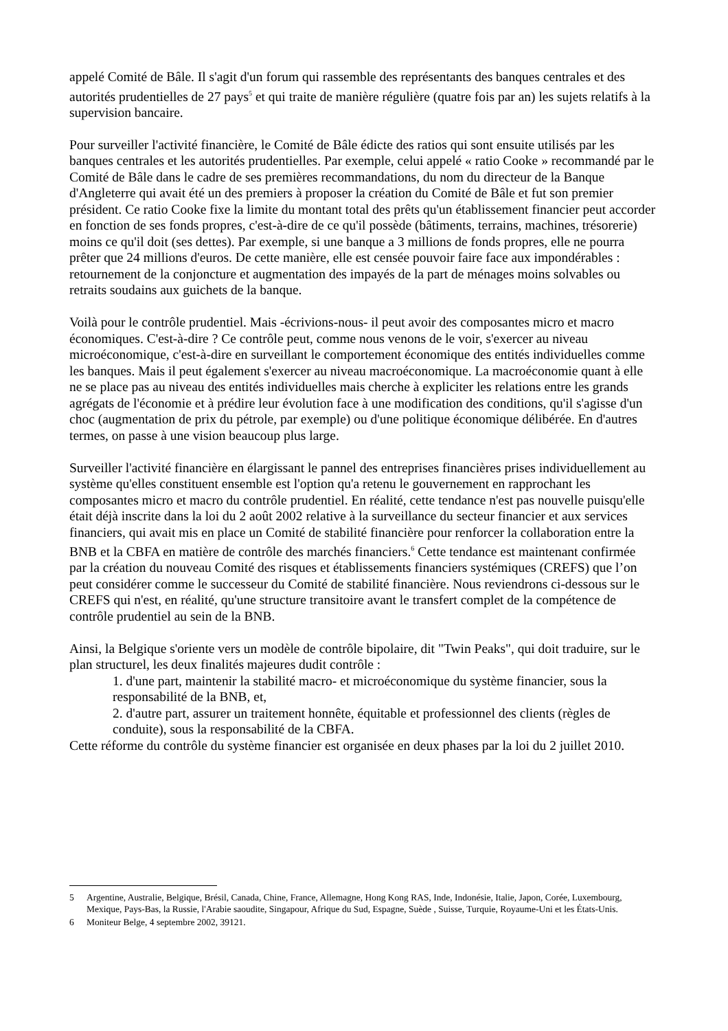appelé Comité de Bâle. Il s'agit d'un forum qui rassemble des représentants des banques centrales et des autorités prudentielles de 27 pays<sup>5</sup> et qui traite de manière régulière (quatre fois par an) les sujets relatifs à la supervision bancaire.
Pour surveiller l'activité financière, le Comité de Bâle édicte des ratios qui sont ensuite utilisés par les banques centrales et les autorités prudentielles. Par exemple, celui appelé « ratio Cooke » recommandé par le Comité de Bâle dans le cadre de ses premières recommandations, du nom du directeur de la Banque d'Angleterre qui avait été un des premiers à proposer la création du Comité de Bâle et fut son premier président. Ce ratio Cooke fixe la limite du montant total des prêts qu'un établissement financier peut accorder en fonction de ses fonds propres, c'est-à-dire de ce qu'il possède (bâtiments, terrains, machines, trésorerie) moins ce qu'il doit (ses dettes). Par exemple, si une banque a 3 millions de fonds propres, elle ne pourra prêter que 24 millions d'euros. De cette manière, elle est censée pouvoir faire face aux impondérables : retournement de la conjoncture et augmentation des impayés de la part de ménages moins solvables ou retraits soudains aux guichets de la banque.
Voilà pour le contrôle prudentiel. Mais -écrivions-nous- il peut avoir des composantes micro et macro économiques. C'est-à-dire ? Ce contrôle peut, comme nous venons de le voir, s'exercer au niveau microéconomique, c'est-à-dire en surveillant le comportement économique des entités individuelles comme les banques. Mais il peut également s'exercer au niveau macroéconomique. La macroéconomie quant à elle ne se place pas au niveau des entités individuelles mais cherche à expliciter les relations entre les grands agrégats de l'économie et à prédire leur évolution face à une modification des conditions, qu'il s'agisse d'un choc (augmentation de prix du pétrole, par exemple) ou d'une politique économique délibérée. En d'autres termes, on passe à une vision beaucoup plus large.
Surveiller l'activité financière en élargissant le pannel des entreprises financières prises individuellement au système qu'elles constituent ensemble est l'option qu'a retenu le gouvernement en rapprochant les composantes micro et macro du contrôle prudentiel. En réalité, cette tendance n'est pas nouvelle puisqu'elle était déjà inscrite dans la loi du 2 août 2002 relative à la surveillance du secteur financier et aux services financiers, qui avait mis en place un Comité de stabilité financière pour renforcer la collaboration entre la BNB et la CBFA en matière de contrôle des marchés financiers.<sup>6</sup> Cette tendance est maintenant confirmée par la création du nouveau Comité des risques et établissements financiers systémiques (CREFS) que l’on peut considérer comme le successeur du Comité de stabilité financière. Nous reviendrons ci-dessous sur le CREFS qui n'est, en réalité, qu'une structure transitoire avant le transfert complet de la compétence de contrôle prudentiel au sein de la BNB.
Ainsi, la Belgique s'oriente vers un modèle de contrôle bipolaire, dit "Twin Peaks", qui doit traduire, sur le plan structurel, les deux finalités majeures dudit contrôle :
1. d'une part, maintenir la stabilité macro- et microéconomique du système financier, sous la responsabilité de la BNB, et,
2. d'autre part, assurer un traitement honnête, équitable et professionnel des clients (règles de conduite), sous la responsabilité de la CBFA.
Cette réforme du contrôle du système financier est organisée en deux phases par la loi du 2 juillet 2010.
5 Argentine, Australie, Belgique, Brésil, Canada, Chine, France, Allemagne, Hong Kong RAS, Inde, Indonésie, Italie, Japon, Corée, Luxembourg, Mexique, Pays-Bas, la Russie, l'Arabie saoudite, Singapour, Afrique du Sud, Espagne, Suède , Suisse, Turquie, Royaume-Uni et les États-Unis.
6 Moniteur Belge, 4 septembre 2002, 39121.